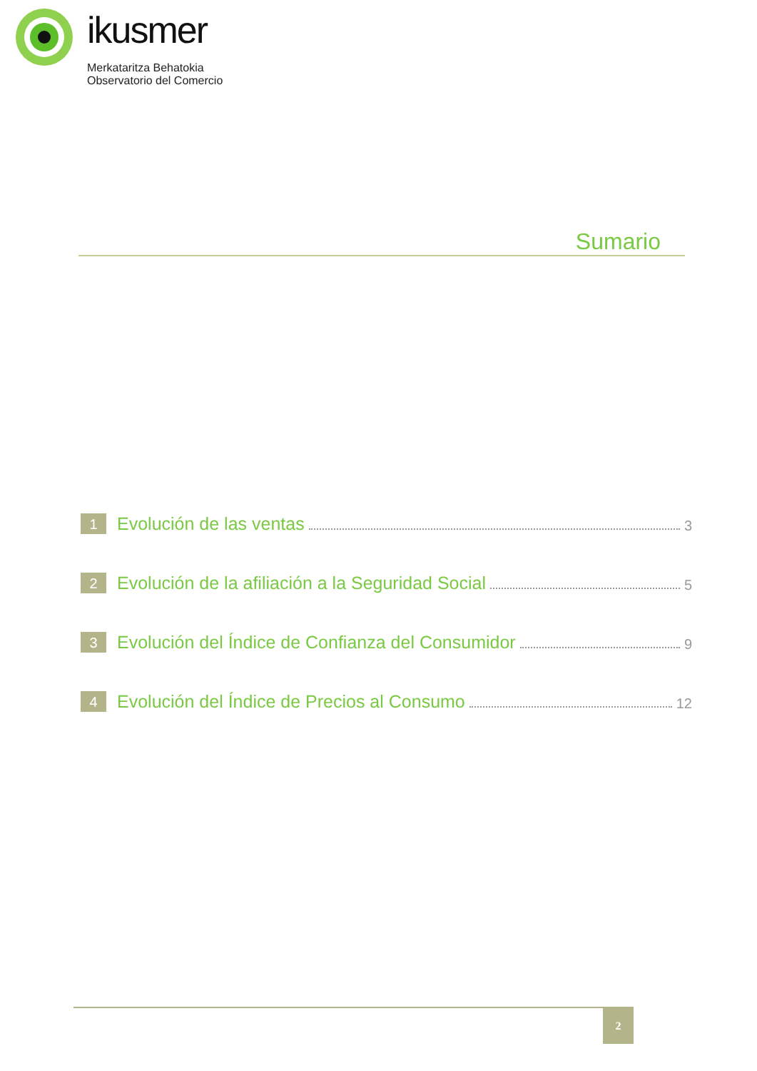ikusmer
Merkataritza Behatokia
Observatorio del Comercio
Sumario
1
Evolución de las ventas
3
2
Evolución de la afiliación a la Seguridad Social
5
3
Evolución del Índice de Confianza del Consumidor
9
4
Evolución del Índice de Precios al Consumo
12
2